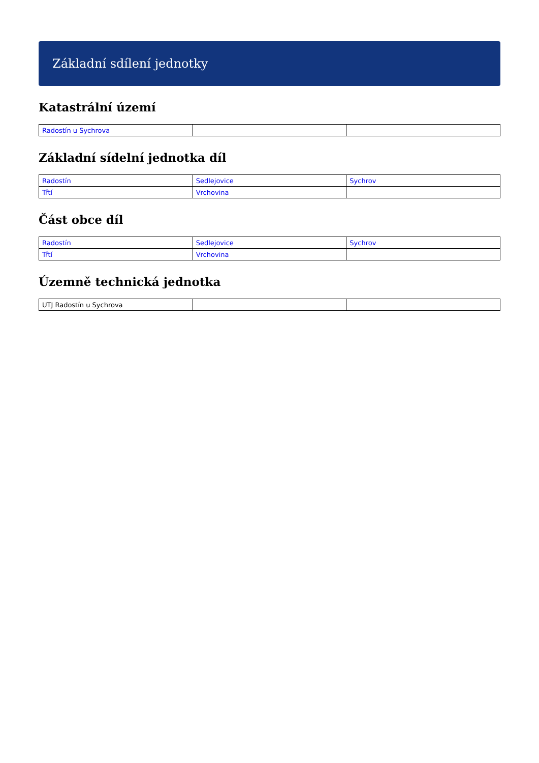Základní sdílení jednotky
Katastrální území
| Radostín u Sychrova | | |
Základní sídelní jednotka díl
| Radostín | Sedlejovice | Sychrov |
| Třtí | Vrchovina | |
Část obce díl
| Radostín | Sedlejovice | Sychrov |
| Třtí | Vrchovina | |
Územně technická jednotka
| UTJ Radostín u Sychrova | | |